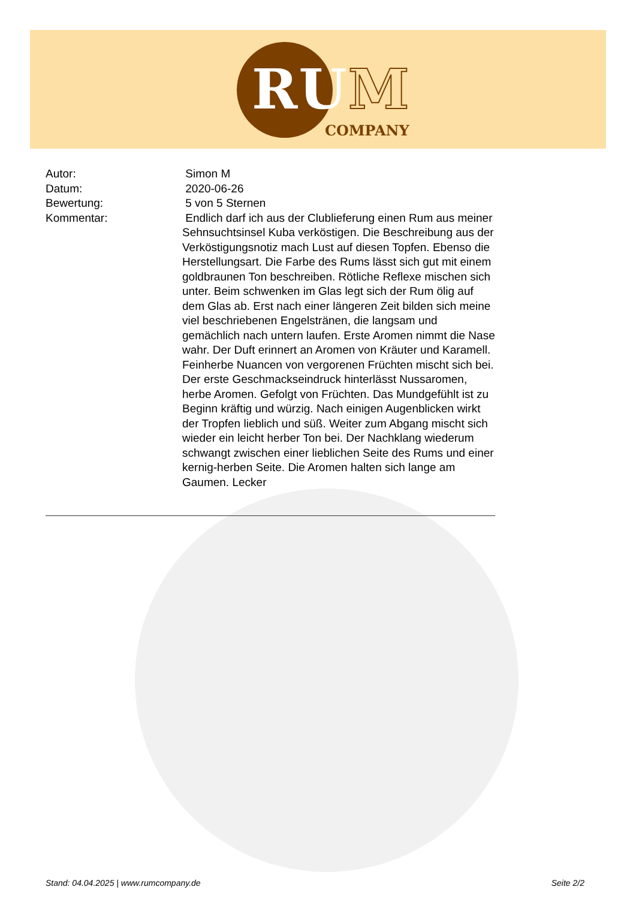RUM
COMPANY
Autor: Simon M
Datum: 2020-06-26
Bewertung: 5 von 5 Sternen
Kommentar: Endlich darf ich aus der Clublieferung einen Rum aus meiner Sehnsuchtsinsel Kuba verköstigen. Die Beschreibung aus der Verköstigungsnotiz mach Lust auf diesen Topfen. Ebenso die Herstellungsart. Die Farbe des Rums lässt sich gut mit einem goldbraunen Ton beschreiben. Rötliche Reflexe mischen sich unter. Beim schwenken im Glas legt sich der Rum ölig auf dem Glas ab. Erst nach einer längeren Zeit bilden sich meine viel beschriebenen Engelstränen, die langsam und gemächlich nach untern laufen. Erste Aromen nimmt die Nase wahr. Der Duft erinnert an Aromen von Kräuter und Karamell. Feinherbe Nuancen von vergorenen Früchten mischt sich bei. Der erste Geschmackseindruck hinterlässt Nussaromen, herbe Aromen. Gefolgt von Früchten. Das Mundgefühlt ist zu Beginn kräftig und würzig. Nach einigen Augenblicken wirkt der Tropfen lieblich und süß. Weiter zum Abgang mischt sich wieder ein leicht herber Ton bei. Der Nachklang wiederum schwangt zwischen einer lieblichen Seite des Rums und einer kernig-herben Seite. Die Aromen halten sich lange am Gaumen. Lecker
Stand: 04.04.2025 | www.rumcompany.de Seite 2/2